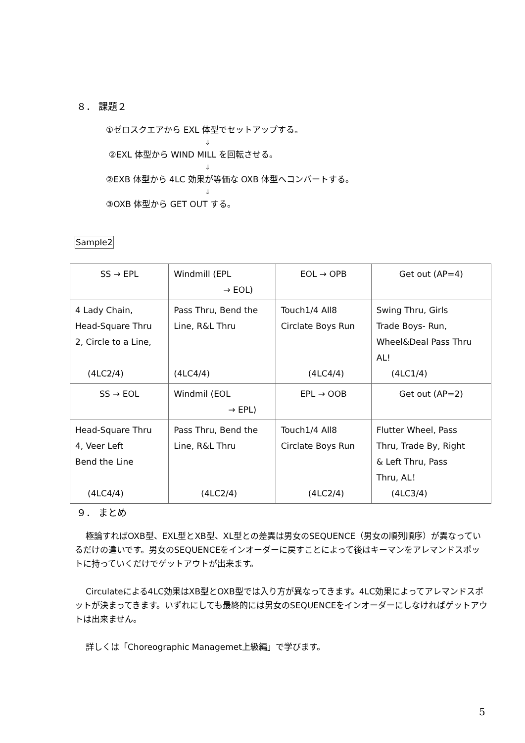８． 課題２
①ゼロスクエアから EXL 体型でセットアップする。
⇓
②EXL 体型から WIND MILL を回転させる。
⇓
②EXB 体型から 4LC 効果が等価な OXB 体型へコンバートする。
⇓
③OXB 体型から GET OUT する。
Sample2
| SS → EPL | Windmill (EPL → EOL) | EOL → OPB | Get out (AP=4) |
| 4 Lady Chain, Head-Square Thru 2, Circle to a Line, (4LC2/4) | Pass Thru, Bend the Line, R&L Thru (4LC4/4) | Touch1/4 All8 Circlate Boys Run (4LC4/4) | Swing Thru, Girls Trade Boys- Run, Wheel&Deal Pass Thru AL! (4LC1/4) |
| SS → EOL | Windmil (EOL → EPL) | EPL → OOB | Get out (AP=2) |
| Head-Square Thru 4, Veer Left Bend the Line (4LC4/4) | Pass Thru, Bend the Line, R&L Thru (4LC2/4) | Touch1/4 All8 Circlate Boys Run (4LC2/4) | Flutter Wheel, Pass Thru, Trade By, Right & Left Thru, Pass Thru, AL！ (4LC3/4) |
９． まとめ
極論すればOXB型、EXL型とXB型、XL型との差異は男女のSEQUENCE（男女の順列順序）が異なっているだけの違いです。男女のSEQUENCEをインオーダーに戻すことによって後はキーマンをアレマンドスポットに持っていくだけでゲットアウトが出来ます。
Circulateによる4LC効果はXB型とOXB型では入り方が異なってきます。4LC効果によってアレマンドスポットが決まってきます。いずれにしても最終的には男女のSEQUENCEをインオーダーにしなければゲットアウトは出来ません。
詳しくは「Choreographic Managemet上級編」で学びます。
5